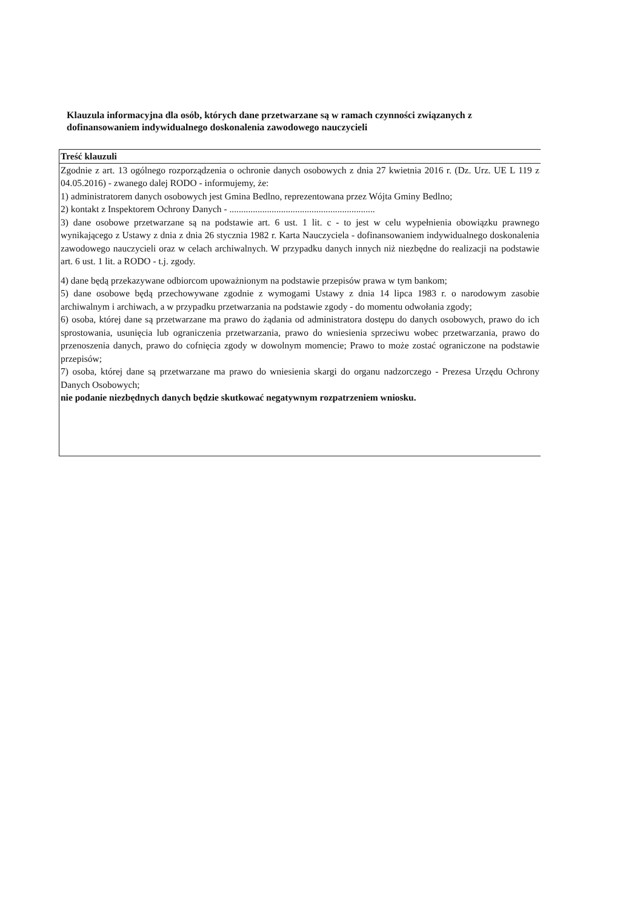Klauzula informacyjna dla osób, których dane przetwarzane są w ramach czynności związanych z dofinansowaniem indywidualnego doskonalenia zawodowego nauczycieli
| Treść klauzuli |
| --- |
| Zgodnie z art. 13 ogólnego rozporządzenia o ochronie danych osobowych z dnia 27 kwietnia 2016 r. (Dz. Urz. UE L 119 z 04.05.2016) - zwanego dalej RODO - informujemy, że: 1) administratorem danych osobowych jest Gmina Bedlno, reprezentowana przez Wójta Gminy Bedlno; 2) kontakt z Inspektorem Ochrony Danych - .............................................................. 3) dane osobowe przetwarzane są na podstawie art. 6 ust. 1 lit. c - to jest w celu wypełnienia obowiązku prawnego wynikającego z Ustawy z dnia z dnia 26 stycznia 1982 r. Karta Nauczyciela - dofinansowaniem indywidualnego doskonalenia zawodowego nauczycieli oraz w celach archiwalnych. W przypadku danych innych niż niezbędne do realizacji na podstawie art. 6 ust. 1 lit. a RODO - t.j. zgody. 4) dane będą przekazywane odbiorcom upoważnionym na podstawie przepisów prawa w tym bankom; 5) dane osobowe będą przechowywane zgodnie z wymogami Ustawy z dnia 14 lipca 1983 r. o narodowym zasobie archiwalnym i archiwach, a w przypadku przetwarzania na podstawie zgody - do momentu odwołania zgody; 6) osoba, której dane są przetwarzane ma prawo do żądania od administratora dostępu do danych osobowych, prawo do ich sprostowania, usunięcia lub ograniczenia przetwarzania, prawo do wniesienia sprzeciwu wobec przetwarzania, prawo do przenoszenia danych, prawo do cofnięcia zgody w dowolnym momencie; Prawo to może zostać ograniczone na podstawie przepisów; 7) osoba, której dane są przetwarzane ma prawo do wniesienia skargi do organu nadzorczego - Prezesa Urzędu Ochrony Danych Osobowych; nie podanie niezbędnych danych będzie skutkować negatywnym rozpatrzeniem wniosku. |